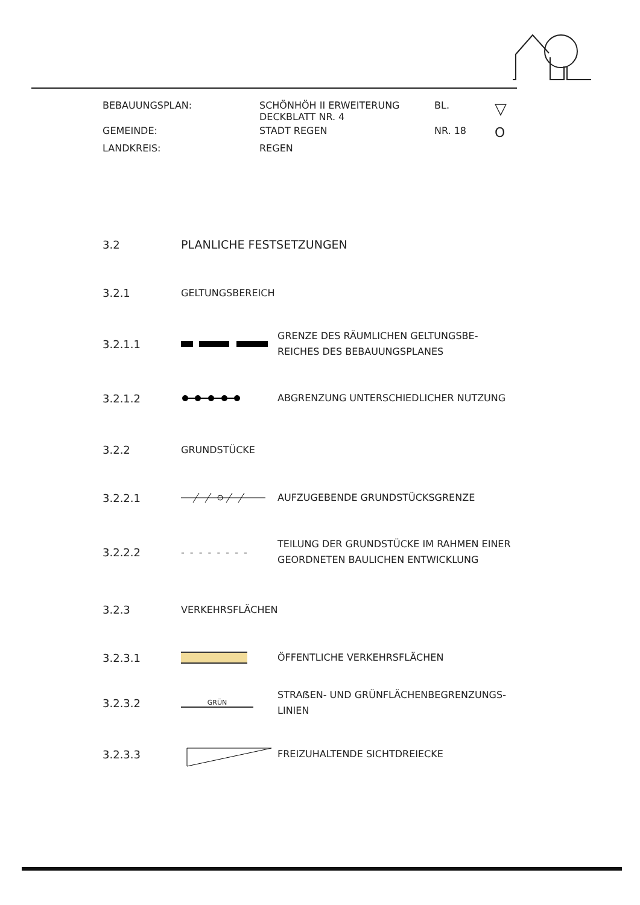BEBAUUNGSPLAN:
SCHÖNHÖH II ERWEITERUNG
DECKBLATT NR. 4
BL.
▽
GEMEINDE:
STADT REGEN
NR. 18
O
LANDKREIS:
REGEN
3.2 PLANLICHE FESTSETZUNGEN
3.2.1 GELTUNGSBEREICH
3.2.1.1
GRENZE DES RÄUMLICHEN GELTUNGSBE-
REICHES DES BEBAUUNGSPLANES
3.2.1.2
ABGRENZUNG UNTERSCHIEDLICHER NUTZUNG
3.2.2 GRUNDSTÜCKE
3.2.2.1
AUFZUGEBENDE GRUNDSTÜCKSGRENZE
3.2.2.2
- - - - - - - -
TEILUNG DER GRUNDSTÜCKE IM RAHMEN EINER
GEORDNETEN BAULICHEN ENTWICKLUNG
3.2.3 VERKEHRSFLÄCHEN
3.2.3.1
ÖFFENTLICHE VERKEHRSFLÄCHEN
3.2.3.2
GRÜN
STRAẞEN- UND GRÜNFLÄCHENBEGRENZUNGS-
LINIEN
3.2.3.3
FREIZUHALTENDE SICHTDREIECKE